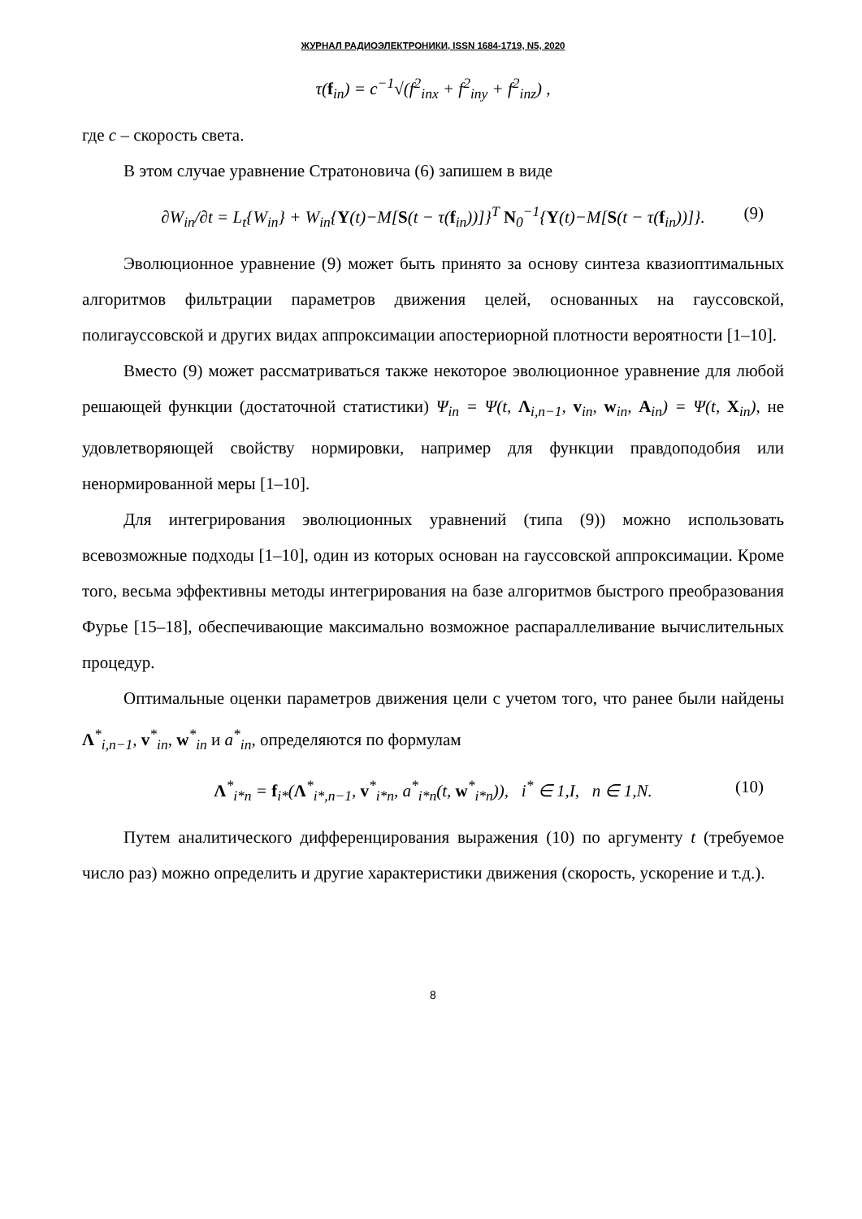ЖУРНАЛ РАДИОЭЛЕКТРОНИКИ, ISSN 1684-1719, N5, 2020
τ(f<sub>in</sub>) = c<sup>−1</sup>√(f<sup>2</sup><sub>inx</sub> + f<sup>2</sup><sub>iny</sub> + f<sup>2</sup><sub>inz</sub>) ,
где c – скорость света.
В этом случае уравнение Стратоновича (6) запишем в виде
∂W<sub>in</sub>/∂t = L<sub>t</sub>{W<sub>in</sub>} + W<sub>in</sub>{Y(t)−M[S(t − τ(f<sub>in</sub>))]}<sup>T</sup> N<sub>0</sub><sup>−1</sup>{Y(t)−M[S(t − τ(f<sub>in</sub>))]}. (9)
Эволюционное уравнение (9) может быть принято за основу синтеза квазиоптимальных алгоритмов фильтрации параметров движения целей, основанных на гауссовской, полигауссовской и других видах аппроксимации апостериорной плотности вероятности [1–10].
Вместо (9) может рассматриваться также некоторое эволюционное уравнение для любой решающей функции (достаточной статистики) Ψ<sub>in</sub> = Ψ(t, Λ<sub>i,n−1</sub>, v<sub>in</sub>, w<sub>in</sub>, A<sub>in</sub>) = Ψ(t, X<sub>in</sub>), не удовлетворяющей свойству нормировки, например для функции правдоподобия или ненормированной меры [1–10].
Для интегрирования эволюционных уравнений (типа (9)) можно использовать всевозможные подходы [1–10], один из которых основан на гауссовской аппроксимации. Кроме того, весьма эффективны методы интегрирования на базе алгоритмов быстрого преобразования Фурье [15–18], обеспечивающие максимально возможное распараллеливание вычислительных процедур.
Оптимальные оценки параметров движения цели с учетом того, что ранее были найдены Λ<sup>*</sup><sub>i,n−1</sub>, v<sup>*</sup><sub>in</sub>, w<sup>*</sup><sub>in</sub> и a<sup>*</sup><sub>in</sub>, определяются по формулам
Λ<sup>*</sup><sub>i*n</sub> = f<sub>i*</sub>(Λ<sup>*</sup><sub>i*,n−1</sub>, v<sup>*</sup><sub>i*n</sub>, a<sup>*</sup><sub>i*n</sub>(t, w<sup>*</sup><sub>i*n</sub>)), i<sup>*</sup> ∈ 1,I, n ∈ 1,N. (10)
Путем аналитического дифференцирования выражения (10) по аргументу t (требуемое число раз) можно определить и другие характеристики движения (скорость, ускорение и т.д.).
8